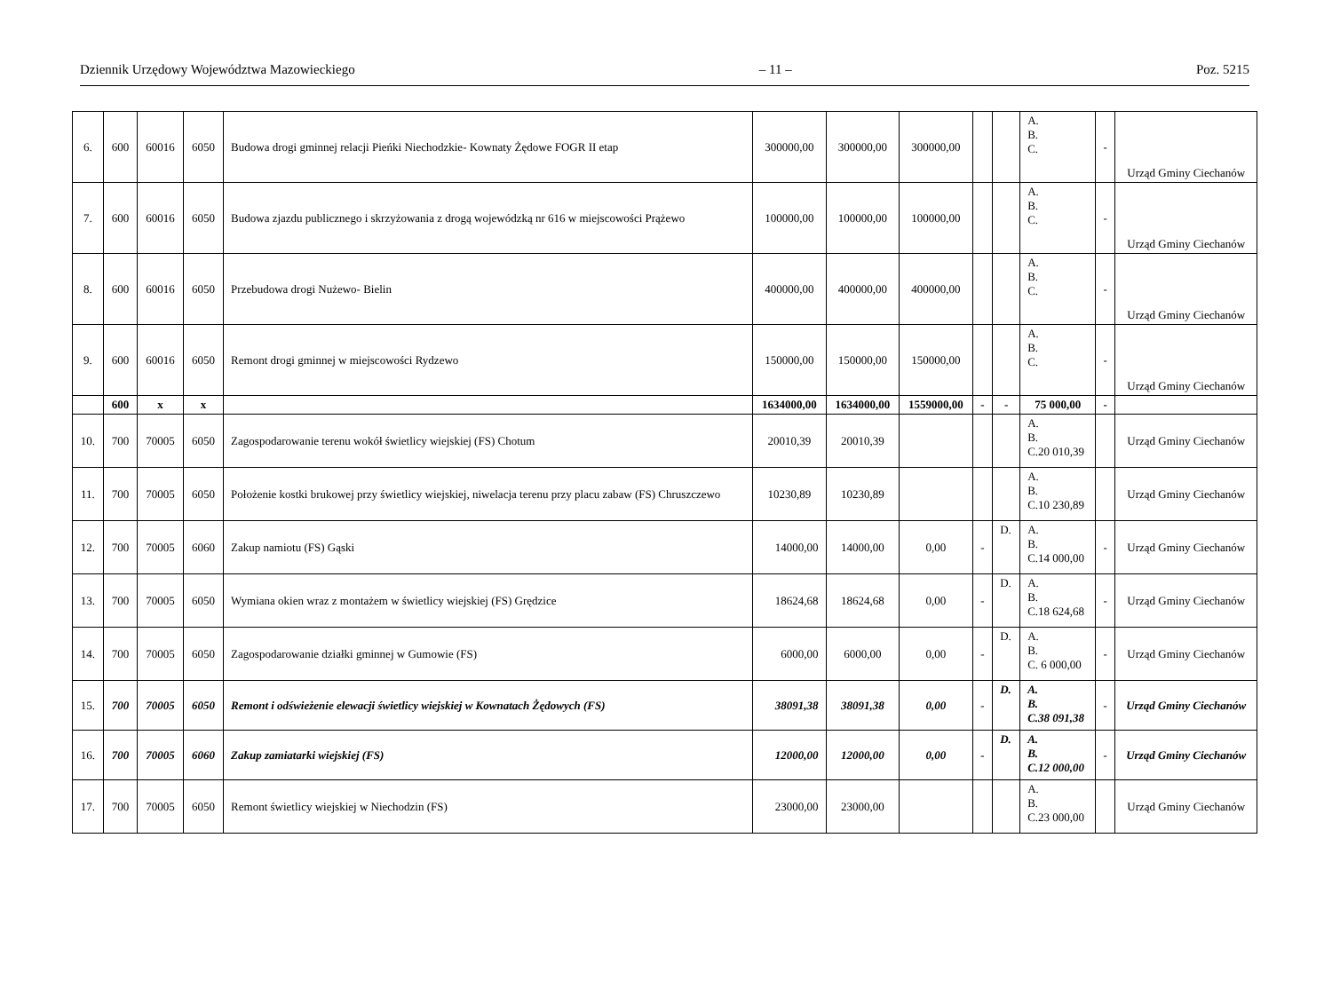Dziennik Urzędowy Województwa Mazowieckiego – 11 – Poz. 5215
| 6. | 600 | 60016 | 6050 | Budowa drogi gminnej relacji Pieńki Niechodzkie- Kownaty Żędowe FOGR II etap | 300000,00 | 300000,00 | 300000,00 | | | A. B. C. | - | Urząd Gminy Ciechanów |
| 7. | 600 | 60016 | 6050 | Budowa zjazdu publicznego i skrzyżowania z drogą wojewódzką nr 616 w miejscowości Prążewo | 100000,00 | 100000,00 | 100000,00 | | | A. B. C. | - | Urząd Gminy Ciechanów |
| 8. | 600 | 60016 | 6050 | Przebudowa drogi Nużewo- Bielin | 400000,00 | 400000,00 | 400000,00 | | | A. B. C. | - | Urząd Gminy Ciechanów |
| 9. | 600 | 60016 | 6050 | Remont drogi gminnej w miejscowości Rydzewo | 150000,00 | 150000,00 | 150000,00 | | | A. B. C. | - | Urząd Gminy Ciechanów |
| | 600 | x | x | | 1634000,00 | 1634000,00 | 1559000,00 | - | - | 75 000,00 | - | |
| 10. | 700 | 70005 | 6050 | Zagospodarowanie terenu wokół świetlicy wiejskiej (FS) Chotum | 20010,39 | 20010,39 | | | | A. B. C.20 010,39 | | Urząd Gminy Ciechanów |
| 11. | 700 | 70005 | 6050 | Położenie kostki brukowej przy świetlicy wiejskiej, niwelacja terenu przy placu zabaw (FS) Chruszczewo | 10230,89 | 10230,89 | | | | A. B. C.10 230,89 | | Urząd Gminy Ciechanów |
| 12. | 700 | 70005 | 6060 | Zakup namiotu (FS) Gąski | 14000,00 | 14000,00 | 0,00 | - | D. | A. B. C.14 000,00 | - | Urząd Gminy Ciechanów |
| 13. | 700 | 70005 | 6050 | Wymiana okien wraz z montażem w świetlicy wiejskiej (FS) Grędzice | 18624,68 | 18624,68 | 0,00 | - | D. | A. B. C.18 624,68 | - | Urząd Gminy Ciechanów |
| 14. | 700 | 70005 | 6050 | Zagospodarowanie działki gminnej w Gumowie (FS) | 6000,00 | 6000,00 | 0,00 | - | D. | A. B. C. 6 000,00 | - | Urząd Gminy Ciechanów |
| 15. | 700 | 70005 | 6050 | Remont i odświeżenie elewacji świetlicy wiejskiej w Kownatach Żędowych (FS) | 38091,38 | 38091,38 | 0,00 | - | D. | A. B. C.38 091,38 | - | Urząd Gminy Ciechanów |
| 16. | 700 | 70005 | 6060 | Zakup zamiatarki wiejskiej (FS) | 12000,00 | 12000,00 | 0,00 | - | D. | A. B. C.12 000,00 | - | Urząd Gminy Ciechanów |
| 17. | 700 | 70005 | 6050 | Remont świetlicy wiejskiej w Niechodzin (FS) | 23000,00 | 23000,00 | | | | A. B. C.23 000,00 | | Urząd Gminy Ciechanów |